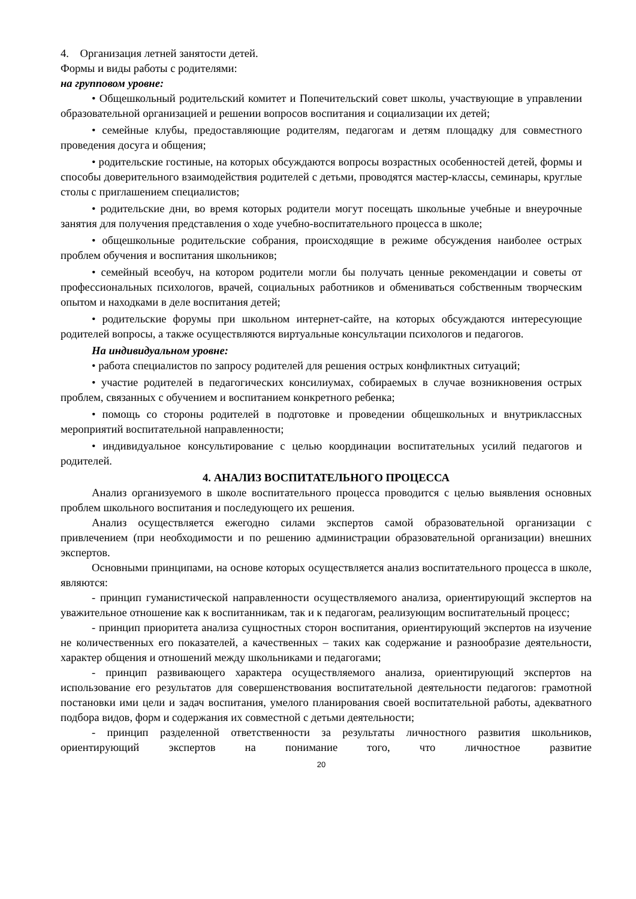4. Организация летней занятости детей.
Формы и виды работы с родителями:
на групповом уровне:
• Общешкольный родительский комитет и Попечительский совет школы, участвующие в управлении образовательной организацией и решении вопросов воспитания и социализации их детей;
• семейные клубы, предоставляющие родителям, педагогам и детям площадку для совместного проведения досуга и общения;
• родительские гостиные, на которых обсуждаются вопросы возрастных особенностей детей, формы и способы доверительного взаимодействия родителей с детьми, проводятся мастер-классы, семинары, круглые столы с приглашением специалистов;
• родительские дни, во время которых родители могут посещать школьные учебные и внеурочные занятия для получения представления о ходе учебно-воспитательного процесса в школе;
• общешкольные родительские собрания, происходящие в режиме обсуждения наиболее острых проблем обучения и воспитания школьников;
• семейный всеобуч, на котором родители могли бы получать ценные рекомендации и советы от профессиональных психологов, врачей, социальных работников и обмениваться собственным творческим опытом и находками в деле воспитания детей;
• родительские форумы при школьном интернет-сайте, на которых обсуждаются интересующие родителей вопросы, а также осуществляются виртуальные консультации психологов и педагогов.
На индивидуальном уровне:
• работа специалистов по запросу родителей для решения острых конфликтных ситуаций;
• участие родителей в педагогических консилиумах, собираемых в случае возникновения острых проблем, связанных с обучением и воспитанием конкретного ребенка;
• помощь со стороны родителей в подготовке и проведении общешкольных и внутриклассных мероприятий воспитательной направленности;
• индивидуальное консультирование с целью координации воспитательных усилий педагогов и родителей.
4. АНАЛИЗ ВОСПИТАТЕЛЬНОГО ПРОЦЕССА
Анализ организуемого в школе воспитательного процесса проводится с целью выявления основных проблем школьного воспитания и последующего их решения.
Анализ осуществляется ежегодно силами экспертов самой образовательной организации с привлечением (при необходимости и по решению администрации образовательной организации) внешних экспертов.
Основными принципами, на основе которых осуществляется анализ воспитательного процесса в школе, являются:
- принцип гуманистической направленности осуществляемого анализа, ориентирующий экспертов на уважительное отношение как к воспитанникам, так и к педагогам, реализующим воспитательный процесс;
- принцип приоритета анализа сущностных сторон воспитания, ориентирующий экспертов на изучение не количественных его показателей, а качественных – таких как содержание и разнообразие деятельности, характер общения и отношений между школьниками и педагогами;
- принцип развивающего характера осуществляемого анализа, ориентирующий экспертов на использование его результатов для совершенствования воспитательной деятельности педагогов: грамотной постановки ими цели и задач воспитания, умелого планирования своей воспитательной работы, адекватного подбора видов, форм и содержания их совместной с детьми деятельности;
- принцип разделенной ответственности за результаты личностного развития школьников, ориентирующий экспертов на понимание того, что личностное развитие
20